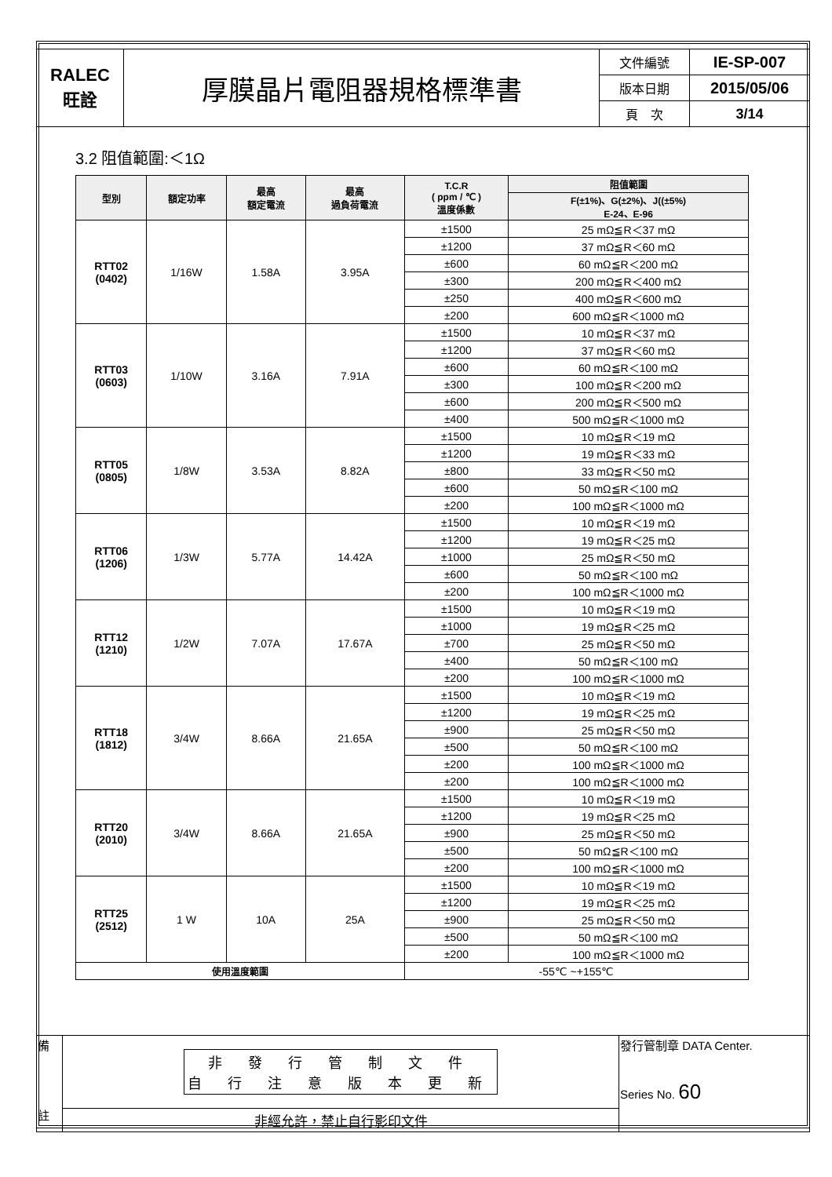| RALEC 旺詮 | 厚膜晶片電阻器規格標準書 | 文件編號 | IE-SP-007 |
| | | 版本日期 | 2015/05/06 |
| | | 頁 次 | 3/14 |
3.2 阻值範圍:＜1Ω
| 型別 | 額定功率 | 最高 額定電流 | 最高 過負荷電流 | T.C.R ( ppm / ℃ ) 溫度係數 | 阻值範圍 |
| --- | --- | --- | --- | --- | --- |
| | | | | | F(±1%)、G(±2%)、J((±5%) E-24、E-96 |
| RTT02 (0402) | 1/16W | 1.58A | 3.95A | ±1500 | 25 mΩ≦R＜37 mΩ |
| | | | | ±1200 | 37 mΩ≦R＜60 mΩ |
| | | | | ±600 | 60 mΩ≦R＜200 mΩ |
| | | | | ±300 | 200 mΩ≦R＜400 mΩ |
| | | | | ±250 | 400 mΩ≦R＜600 mΩ |
| | | | | ±200 | 600 mΩ≦R＜1000 mΩ |
| RTT03 (0603) | 1/10W | 3.16A | 7.91A | ±1500 | 10 mΩ≦R＜37 mΩ |
| | | | | ±1200 | 37 mΩ≦R＜60 mΩ |
| | | | | ±600 | 60 mΩ≦R＜100 mΩ |
| | | | | ±300 | 100 mΩ≦R＜200 mΩ |
| | | | | ±600 | 200 mΩ≦R＜500 mΩ |
| | | | | ±400 | 500 mΩ≦R＜1000 mΩ |
| RTT05 (0805) | 1/8W | 3.53A | 8.82A | ±1500 | 10 mΩ≦R＜19 mΩ |
| | | | | ±1200 | 19 mΩ≦R＜33 mΩ |
| | | | | ±800 | 33 mΩ≦R＜50 mΩ |
| | | | | ±600 | 50 mΩ≦R＜100 mΩ |
| | | | | ±200 | 100 mΩ≦R＜1000 mΩ |
| RTT06 (1206) | 1/3W | 5.77A | 14.42A | ±1500 | 10 mΩ≦R＜19 mΩ |
| | | | | ±1200 | 19 mΩ≦R＜25 mΩ |
| | | | | ±1000 | 25 mΩ≦R＜50 mΩ |
| | | | | ±600 | 50 mΩ≦R＜100 mΩ |
| | | | | ±200 | 100 mΩ≦R＜1000 mΩ |
| RTT12 (1210) | 1/2W | 7.07A | 17.67A | ±1500 | 10 mΩ≦R＜19 mΩ |
| | | | | ±1000 | 19 mΩ≦R＜25 mΩ |
| | | | | ±700 | 25 mΩ≦R＜50 mΩ |
| | | | | ±400 | 50 mΩ≦R＜100 mΩ |
| | | | | ±200 | 100 mΩ≦R＜1000 mΩ |
| RTT18 (1812) | 3/4W | 8.66A | 21.65A | ±1500 | 10 mΩ≦R＜19 mΩ |
| | | | | ±1200 | 19 mΩ≦R＜25 mΩ |
| | | | | ±900 | 25 mΩ≦R＜50 mΩ |
| | | | | ±500 | 50 mΩ≦R＜100 mΩ |
| | | | | ±200 | 100 mΩ≦R＜1000 mΩ |
| | | | | ±200 | 100 mΩ≦R＜1000 mΩ |
| RTT20 (2010) | 3/4W | 8.66A | 21.65A | ±1500 | 10 mΩ≦R＜19 mΩ |
| | | | | ±1200 | 19 mΩ≦R＜25 mΩ |
| | | | | ±900 | 25 mΩ≦R＜50 mΩ |
| | | | | ±500 | 50 mΩ≦R＜100 mΩ |
| | | | | ±200 | 100 mΩ≦R＜1000 mΩ |
| RTT25 (2512) | 1 W | 10A | 25A | ±1500 | 10 mΩ≦R＜19 mΩ |
| | | | | ±1200 | 19 mΩ≦R＜25 mΩ |
| | | | | ±900 | 25 mΩ≦R＜50 mΩ |
| | | | | ±500 | 50 mΩ≦R＜100 mΩ |
| | | | | ±200 | 100 mΩ≦R＜1000 mΩ |
| 使用溫度範圍 | | | | -55℃ ~+155℃ | |
| 備 註 | 非 發 行 管 制 文 件 自 行 注 意 版 本 更 新 | 發行管制章 DATA Center. Series No. 60 |
| | 非經允許，禁止自行影印文件 | |